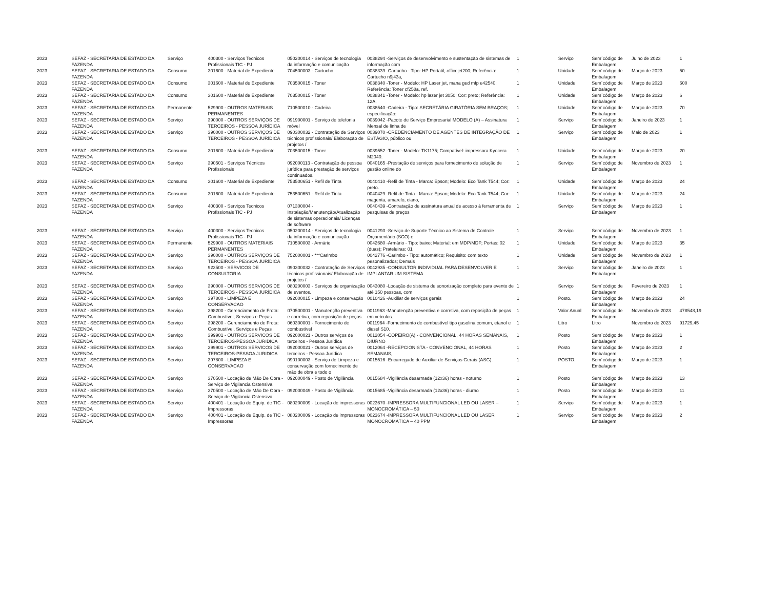| 2023 | SEFAZ - SECRETARIA DE ESTADO DA FAZENDA | Serviço | 400300 - Serviços Tecnicos Profissionais TIC - PJ | 050200014 - Serviços de tecnologia da informação e comunicação | 0038294 -Serviços de desenvolvimento e sustentação de sistemas de informação com | 1 | Serviço | Sem´código de Embalagem | Julho de 2023 | 1 |
| 2023 | SEFAZ - SECRETARIA DE ESTADO DA FAZENDA | Consumo | 301600 - Material de Expediente | 704500003 - Cartucho | 0038339 -Cartucho - Tipo: HP Portatil, officejet200; Referência: Cartucho n9j43a, | 1 | Unidade | Sem´código de Embalagem | Março de 2023 | 50 |
| 2023 | SEFAZ - SECRETARIA DE ESTADO DA FAZENDA | Consumo | 301600 - Material de Expediente | 703500015 - Toner | 0038340 -Toner - Modelo: HP Laser jet, mana ged mfp e42540; Referência: Toner cf258a, ref. | 1 | Unidade | Sem´código de Embalagem | Março de 2023 | 600 |
| 2023 | SEFAZ - SECRETARIA DE ESTADO DA FAZENDA | Consumo | 301600 - Material de Expediente | 703500015 - Toner | 0038341 -Toner - Modelo: hp lazer jet 3050; Cor: preto; Referência: 12A. | 1 | Unidade | Sem´código de Embalagem | Março de 2023 | 6 |
| 2023 | SEFAZ - SECRETARIA DE ESTADO DA FAZENDA | Permanente | 529900 - OUTROS MATERIAIS PERMANENTES | 710500010 - Cadeira | 0038540 -Cadeira - Tipo: SECRETÁRIA GIRATÓRIA SEM BRAÇOS; especificação: | 1 | Unidade | Sem´código de Embalagem | Março de 2023 | 70 |
| 2023 | SEFAZ - SECRETARIA DE ESTADO DA FAZENDA | Serviço | 390000 - OUTROS SERVIÇOS DE TERCEIROS - PESSOA JURÍDICA | 091900001 - Serviço de telefonia móvel | 0039042 -Pacote de Serviço Empresarial MODELO (A) – Assinatura Mensal de linha de | 1 | Serviço | Sem´código de Embalagem | Janeiro de 2023 | 1 |
| 2023 | SEFAZ - SECRETARIA DE ESTADO DA FAZENDA | Serviço | 390000 - OUTROS SERVIÇOS DE TERCEIROS - PESSOA JURÍDICA | 090300032 - Contratação de Serviços técnicos profissionais/ Elaboração de projetos / | 0039070 -CREDENCIAMENTO DE AGENTES DE INTEGRAÇÃO DE ESTÁGIO, público ou | 1 | Serviço | Sem´código de Embalagem | Maio de 2023 | 1 |
| 2023 | SEFAZ - SECRETARIA DE ESTADO DA FAZENDA | Consumo | 301600 - Material de Expediente | 703500015 - Toner | 0039552 -Toner - Modelo: TK1175; Compatível: impressora Kyocera M2040. | 1 | Unidade | Sem´código de Embalagem | Março de 2023 | 20 |
| 2023 | SEFAZ - SECRETARIA DE ESTADO DA FAZENDA | Serviço | 390501 - Serviços Técnicos Profissionais | 092000113 - Contratação de pessoa jurídica para prestação de serviços continuados. | 0040165 -Prestação de serviços para fornecimento de solução de gestão online do | 1 | Serviço | Sem´código de Embalagem | Novembro de 2023 | 1 |
| 2023 | SEFAZ - SECRETARIA DE ESTADO DA FAZENDA | Consumo | 301600 - Material de Expediente | 753500651 - Refil de Tinta | 0040410 -Refil de Tinta - Marca: Epson; Modelo: Eco Tank T544; Cor: preto. | 1 | Unidade | Sem´código de Embalagem | Março de 2023 | 24 |
| 2023 | SEFAZ - SECRETARIA DE ESTADO DA FAZENDA | Consumo | 301600 - Material de Expediente | 753500651 - Refil de Tinta | 0040429 -Refil de Tinta - Marca: Epson; Modelo: Eco Tank T544; Cor: magenta, amarelo, ciano, | 1 | Unidade | Sem´código de Embalagem | Março de 2023 | 24 |
| 2023 | SEFAZ - SECRETARIA DE ESTADO DA FAZENDA | Serviço | 400300 - Serviços Tecnicos Profissionais TIC - PJ | 071300004 - Instalação/Manutenção/Atualização de sistemas operacionais/ Licenças de software | 0040439 -Contratação de assinatura anual de acesso à ferramenta de pesquisas de preços | 1 | Serviço | Sem´código de Embalagem | Março de 2023 | 1 |
| 2023 | SEFAZ - SECRETARIA DE ESTADO DA FAZENDA | Serviço | 400300 - Serviços Tecnicos Profissionais TIC - PJ | 050200014 - Serviços de tecnologia da informação e comunicação | 0041293 -Serviço de Suporte Técnico ao Sistema de Controle Orçamentário (SCO) e | 1 | Serviço | Sem´código de Embalagem | Novembro de 2023 | 1 |
| 2023 | SEFAZ - SECRETARIA DE ESTADO DA FAZENDA | Permanente | 529900 - OUTROS MATERIAIS PERMANENTES | 710500003 - Armário | 0042680 -Armário - Tipo: baixo; Material: em MDP/MDF; Portas: 02 (duas); Prateleiras: 01 | 1 | Unidade | Sem´código de Embalagem | Março de 2023 | 35 |
| 2023 | SEFAZ - SECRETARIA DE ESTADO DA FAZENDA | Serviço | 390000 - OUTROS SERVIÇOS DE TERCEIROS - PESSOA JURÍDICA | 752000001 - ***Carimbo | 0042776 -Carimbo - Tipo: automático; Requisito: com texto pesonalizados; Demais | 1 | Unidade | Sem´código de Embalagem | Novembro de 2023 | 1 |
| 2023 | SEFAZ - SECRETARIA DE ESTADO DA FAZENDA | Serviço | 923500 - SERVICOS DE CONSULTORIA | 090300032 - Contratação de Serviços técnicos profissionais/ Elaboração de projetos / | 0042935 -CONSULTOR INDIVIDUAL PARA DESENVOLVER E IMPLANTAR UM SISTEMA | 1 | Serviço | Sem´código de Embalagem | Janeiro de 2023 | 1 |
| 2023 | SEFAZ - SECRETARIA DE ESTADO DA FAZENDA | Serviço | 390000 - OUTROS SERVIÇOS DE TERCEIROS - PESSOA JURÍDICA | 080200003 - Serviços de organização de eventos. | 0043080 -Locação de sistema de sonorização completo para evento de até 150 pessoas, com | 1 | Serviço | Sem´código de Embalagem | Fevereiro de 2023 | 1 |
| 2023 | SEFAZ - SECRETARIA DE ESTADO DA FAZENDA | Serviço | 397800 - LIMPEZA E CONSERVACAO | 092000015 - Limpeza e conservação | 0010426 -Auxiliar de serviços gerais | 1 | Posto. | Sem´código de Embalagem | Março de 2023 | 24 |
| 2023 | SEFAZ - SECRETARIA DE ESTADO DA FAZENDA | Serviço | 398200 - Gerenciamento de Frota: Combustível, Serviços e Peças | 070500001 - Manutenção preventiva e corretiva, com reposição de peças. | 0011963 -Manutenção preventiva e corretiva, com reposição de peças em veículos. | 1 | Valor Anual | Sem´código de Embalagem | Novembro de 2023 | 478548,19 |
| 2023 | SEFAZ - SECRETARIA DE ESTADO DA FAZENDA | Serviço | 398200 - Gerenciamento de Frota: Combustível, Serviços e Peças | 060300001 - Fornecimento de combustível | 0011964 -Fornecimento de combustível tipo gasolina comum, etanol e diesel S10. | 1 | Litro | Litro | Novembro de 2023 | 91729,45 |
| 2023 | SEFAZ - SECRETARIA DE ESTADO DA FAZENDA | Serviço | 399901 - OUTROS SERVICOS DE TERCEIROS-PESSOA JURIDICA | 092000021 - Outros serviços de terceiros - Pessoa Jurídica | 0012054 -COPEIRO(A) - CONVENCIONAL, 44 HORAS SEMANAIS, DIURNO | 1 | Posto | Sem´código de Embalagem | Março de 2023 | 1 |
| 2023 | SEFAZ - SECRETARIA DE ESTADO DA FAZENDA | Serviço | 399901 - OUTROS SERVICOS DE TERCEIROS-PESSOA JURIDICA | 092000021 - Outros serviços de terceiros - Pessoa Jurídica | 0012064 -RECEPCIONISTA - CONVENCIONAL, 44 HORAS SEMANAIS, | 1 | Posto | Sem´código de Embalagem | Março de 2023 | 2 |
| 2023 | SEFAZ - SECRETARIA DE ESTADO DA FAZENDA | Serviço | 397800 - LIMPEZA E CONSERVACAO | 090100003 - Serviço de Limpeza e conservação com fornecimento de mão de obra e todo o | 0015516 -Encarregado de Auxiliar de Serviços Gerais (ASG). | 1 | POSTO. | Sem´código de Embalagem | Março de 2023 | 1 |
| 2023 | SEFAZ - SECRETARIA DE ESTADO DA FAZENDA | Serviço | 370500 - Locação de Mão De Obra - Serviço de Vigilancia Ostensiva | 092000049 - Posto de Vigilância | 0015684 -Vigilância desarmada (12x36) horas - noturno | 1 | Posto | Sem´código de Embalagem | Março de 2023 | 13 |
| 2023 | SEFAZ - SECRETARIA DE ESTADO DA FAZENDA | Serviço | 370500 - Locação de Mão De Obra - Serviço de Vigilancia Ostensiva | 092000049 - Posto de Vigilância | 0015685 -Vigilância desarmada (12x36) horas - diurno | 1 | Posto | Sem´código de Embalagem | Março de 2023 | 11 |
| 2023 | SEFAZ - SECRETARIA DE ESTADO DA FAZENDA | Serviço | 400401 - Locação de Equip. de TIC - Impressoras | 080200009 - Locação de impressoras | 0023670 -IMPRESSORA MULTIFUNCIONAL LED OU LASER – MONOCROMÁTICA – 50 | 1 | Serviço | Sem´código de Embalagem | Março de 2023 | 1 |
| 2023 | SEFAZ - SECRETARIA DE ESTADO DA FAZENDA | Serviço | 400401 - Locação de Equip. de TIC - Impressoras | 080200009 - Locação de impressoras | 0023674 -IMPRESSORA MULTIFUNCIONAL LED OU LASER MONOCROMÁTICA – 40 PPM | 1 | Serviço | Sem´código de Embalagem | Março de 2023 | 2 |